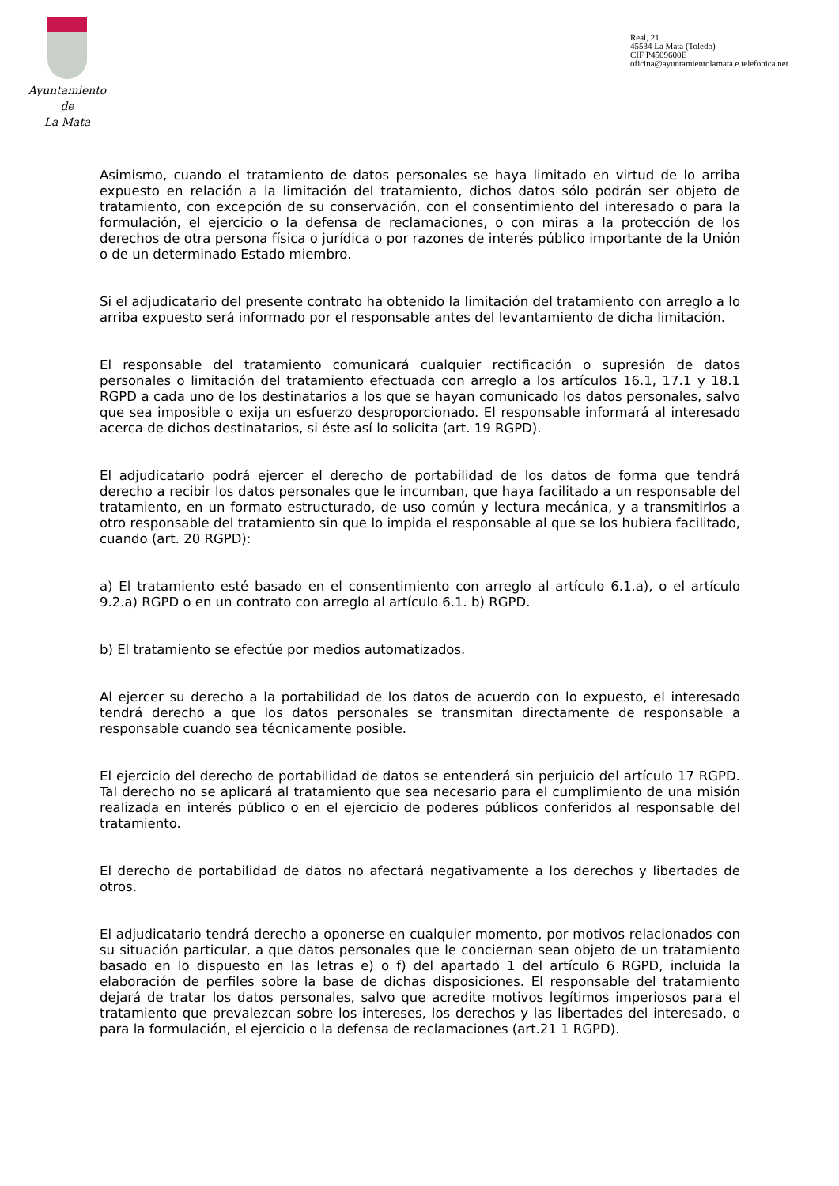Ayuntamiento
de
La Mata
Real, 21
45534 La Mata (Toledo)
CIF P4509600E
oficina@ayuntamientolamata.e.telefonica.net
Asimismo, cuando el tratamiento de datos personales se haya limitado en virtud de lo arriba expuesto en relación a la limitación del tratamiento, dichos datos sólo podrán ser objeto de tratamiento, con excepción de su conservación, con el consentimiento del interesado o para la formulación, el ejercicio o la defensa de reclamaciones, o con miras a la protección de los derechos de otra persona física o jurídica o por razones de interés público importante de la Unión o de un determinado Estado miembro.
Si el adjudicatario del presente contrato ha obtenido la limitación del tratamiento con arreglo a lo arriba expuesto será informado por el responsable antes del levantamiento de dicha limitación.
El responsable del tratamiento comunicará cualquier rectificación o supresión de datos personales o limitación del tratamiento efectuada con arreglo a los artículos 16.1, 17.1 y 18.1 RGPD a cada uno de los destinatarios a los que se hayan comunicado los datos personales, salvo que sea imposible o exija un esfuerzo desproporcionado. El responsable informará al interesado acerca de dichos destinatarios, si éste así lo solicita (art. 19 RGPD).
El adjudicatario podrá ejercer el derecho de portabilidad de los datos de forma que tendrá derecho a recibir los datos personales que le incumban, que haya facilitado a un responsable del tratamiento, en un formato estructurado, de uso común y lectura mecánica, y a transmitirlos a otro responsable del tratamiento sin que lo impida el responsable al que se los hubiera facilitado, cuando (art. 20 RGPD):
a) El tratamiento esté basado en el consentimiento con arreglo al artículo 6.1.a), o el artículo 9.2.a) RGPD o en un contrato con arreglo al artículo 6.1. b) RGPD.
b) El tratamiento se efectúe por medios automatizados.
Al ejercer su derecho a la portabilidad de los datos de acuerdo con lo expuesto, el interesado tendrá derecho a que los datos personales se transmitan directamente de responsable a responsable cuando sea técnicamente posible.
El ejercicio del derecho de portabilidad de datos se entenderá sin perjuicio del artículo 17 RGPD. Tal derecho no se aplicará al tratamiento que sea necesario para el cumplimiento de una misión realizada en interés público o en el ejercicio de poderes públicos conferidos al responsable del tratamiento.
El derecho de portabilidad de datos no afectará negativamente a los derechos y libertades de otros.
El adjudicatario tendrá derecho a oponerse en cualquier momento, por motivos relacionados con su situación particular, a que datos personales que le conciernan sean objeto de un tratamiento basado en lo dispuesto en las letras e) o f) del apartado 1 del artículo 6 RGPD, incluida la elaboración de perfiles sobre la base de dichas disposiciones. El responsable del tratamiento dejará de tratar los datos personales, salvo que acredite motivos legítimos imperiosos para el tratamiento que prevalezcan sobre los intereses, los derechos y las libertades del interesado, o para la formulación, el ejercicio o la defensa de reclamaciones (art.21 1 RGPD).